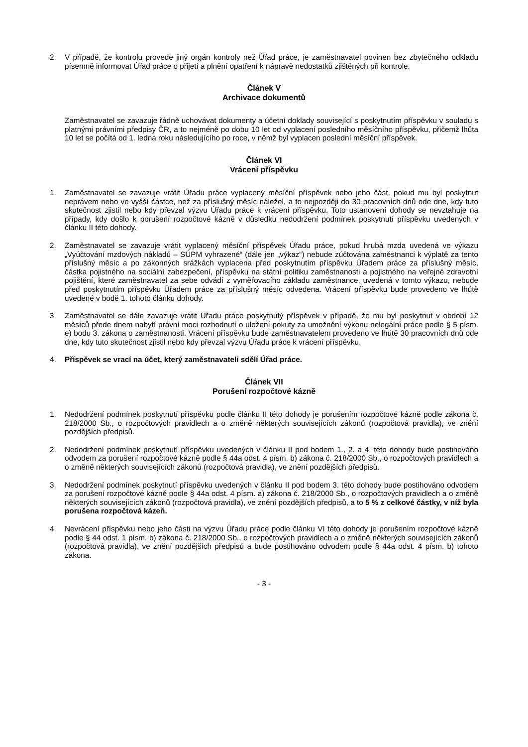2. V případě, že kontrolu provede jiný orgán kontroly než Úřad práce, je zaměstnavatel povinen bez zbytečného odkladu písemně informovat Úřad práce o přijetí a plnění opatření k nápravě nedostatků zjištěných při kontrole.
Článek V
Archivace dokumentů
Zaměstnavatel se zavazuje řádně uchovávat dokumenty a účetní doklady související s poskytnutím příspěvku v souladu s platnými právními předpisy ČR, a to nejméně po dobu 10 let od vyplacení posledního měsíčního příspěvku, přičemž lhůta 10 let se počítá od 1. ledna roku následujícího po roce, v němž byl vyplacen poslední měsíční příspěvek.
Článek VI
Vrácení příspěvku
1. Zaměstnavatel se zavazuje vrátit Úřadu práce vyplacený měsíční příspěvek nebo jeho část, pokud mu byl poskytnut neprávem nebo ve vyšší částce, než za příslušný měsíc náležel, a to nejpozději do 30 pracovních dnů ode dne, kdy tuto skutečnost zjistil nebo kdy převzal výzvu Úřadu práce k vrácení příspěvku. Toto ustanovení dohody se nevztahuje na případy, kdy došlo k porušení rozpočtové kázně v důsledku nedodržení podmínek poskytnutí příspěvku uvedených v článku II této dohody.
2. Zaměstnavatel se zavazuje vrátit vyplacený měsíční příspěvek Úřadu práce, pokud hrubá mzda uvedená ve výkazu „Vyúčtování mzdových nákladů – SÚPM vyhrazené“ (dále jen „výkaz“) nebude zúčtována zaměstnanci k výplatě za tento příslušný měsíc a po zákonných srážkách vyplacena před poskytnutím příspěvku Úřadem práce za příslušný měsíc, částka pojistného na sociální zabezpečení, příspěvku na státní politiku zaměstnanosti a pojistného na veřejné zdravotní pojištění, které zaměstnavatel za sebe odvádí z vyměřovacího základu zaměstnance, uvedená v tomto výkazu, nebude před poskytnutím příspěvku Úřadem práce za příslušný měsíc odvedena. Vrácení příspěvku bude provedeno ve lhůtě uvedené v bodě 1. tohoto článku dohody.
3. Zaměstnavatel se dále zavazuje vrátit Úřadu práce poskytnutý příspěvek v případě, že mu byl poskytnut v období 12 měsíců přede dnem nabytí právní moci rozhodnutí o uložení pokuty za umožnění výkonu nelegální práce podle § 5 písm. e) bodu 3. zákona o zaměstnanosti. Vrácení příspěvku bude zaměstnavatelem provedeno ve lhůtě 30 pracovních dnů ode dne, kdy tuto skutečnost zjistil nebo kdy převzal výzvu Úřadu práce k vrácení příspěvku.
4. Příspěvek se vrací na účet, který zaměstnavateli sdělí Úřad práce.
Článek VII
Porušení rozpočtové kázně
1. Nedodržení podmínek poskytnutí příspěvku podle článku II této dohody je porušením rozpočtové kázně podle zákona č. 218/2000 Sb., o rozpočtových pravidlech a o změně některých souvisejících zákonů (rozpočtová pravidla), ve znění pozdějších předpisů.
2. Nedodržení podmínek poskytnutí příspěvku uvedených v článku II pod bodem 1., 2. a 4. této dohody bude postihováno odvodem za porušení rozpočtové kázně podle § 44a odst. 4 písm. b) zákona č. 218/2000 Sb., o rozpočtových pravidlech a o změně některých souvisejících zákonů (rozpočtová pravidla), ve znění pozdějších předpisů.
3. Nedodržení podmínek poskytnutí příspěvku uvedených v článku II pod bodem 3. této dohody bude postihováno odvodem za porušení rozpočtové kázně podle § 44a odst. 4 písm. a) zákona č. 218/2000 Sb., o rozpočtových pravidlech a o změně některých souvisejících zákonů (rozpočtová pravidla), ve znění pozdějších předpisů, a to 5 % z celkové částky, v níž byla porušena rozpočtová kázeň.
4. Nevrácení příspěvku nebo jeho části na výzvu Úřadu práce podle článku VI této dohody je porušením rozpočtové kázně podle § 44 odst. 1 písm. b) zákona č. 218/2000 Sb., o rozpočtových pravidlech a o změně některých souvisejících zákonů (rozpočtová pravidla), ve znění pozdějších předpisů a bude postihováno odvodem podle § 44a odst. 4 písm. b) tohoto zákona.
- 3 -